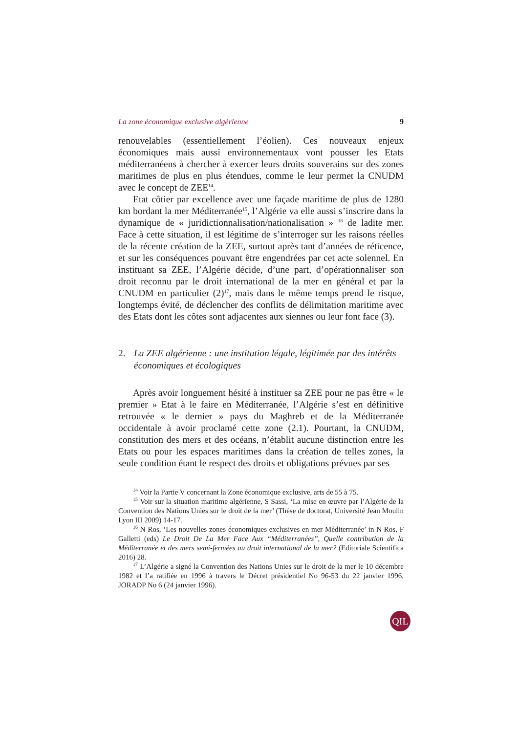La zone économique exclusive algérienne 9
renouvelables (essentiellement l’éolien). Ces nouveaux enjeux économiques mais aussi environnementaux vont pousser les Etats méditerranéens à chercher à exercer leurs droits souverains sur des zones maritimes de plus en plus étendues, comme le leur permet la CNUDM avec le concept de ZEE<sup>14</sup>.
Etat côtier par excellence avec une façade maritime de plus de 1280 km bordant la mer Méditerranée<sup>15</sup>, l’Algérie va elle aussi s’inscrire dans la dynamique de « juridictionnalisation/nationalisation » <sup>16</sup> de ladite mer. Face à cette situation, il est légitime de s’interroger sur les raisons réelles de la récente création de la ZEE, surtout après tant d’années de réticence, et sur les conséquences pouvant être engendrées par cet acte solennel. En instituant sa ZEE, l’Algérie décide, d’une part, d’opérationnaliser son droit reconnu par le droit international de la mer en général et par la CNUDM en particulier (2)<sup>17</sup>, mais dans le même temps prend le risque, longtemps évité, de déclencher des conflits de délimitation maritime avec des Etats dont les côtes sont adjacentes aux siennes ou leur font face (3).
2. La ZEE algérienne : une institution légale, légitimée par des intérêts économiques et écologiques
Après avoir longuement hésité à instituer sa ZEE pour ne pas être « le premier » Etat à le faire en Méditerranée, l’Algérie s’est en définitive retrouvée « le dernier » pays du Maghreb et de la Méditerranée occidentale à avoir proclamé cette zone (2.1). Pourtant, la CNUDM, constitution des mers et des océans, n’établit aucune distinction entre les Etats ou pour les espaces maritimes dans la création de telles zones, la seule condition étant le respect des droits et obligations prévues par ses
<sup>14</sup> Voir la Partie V concernant la Zone économique exclusive, arts de 55 à 75.
<sup>15</sup> Voir sur la situation maritime algérienne, S Sassi, ‘La mise en œuvre par l’Algérie de la Convention des Nations Unies sur le droit de la mer’ (Thèse de doctorat, Université Jean Moulin Lyon III 2009) 14-17.
<sup>16</sup> N Ros, ‘Les nouvelles zones économiques exclusives en mer Méditerranée’ in N Ros, F Galletti (eds) Le Droit De La Mer Face Aux “Méditerranées”, Quelle contribution de la Méditerranée et des mers semi-fermées au droit international de la mer? (Editoriale Scientifica 2016) 28.
<sup>17</sup> L’Algérie a signé la Convention des Nations Unies sur le droit de la mer le 10 décembre 1982 et l’a ratifiée en 1996 à travers le Décret présidentiel No 96-53 du 22 janvier 1996, JORADP No 6 (24 janvier 1996).
QIL